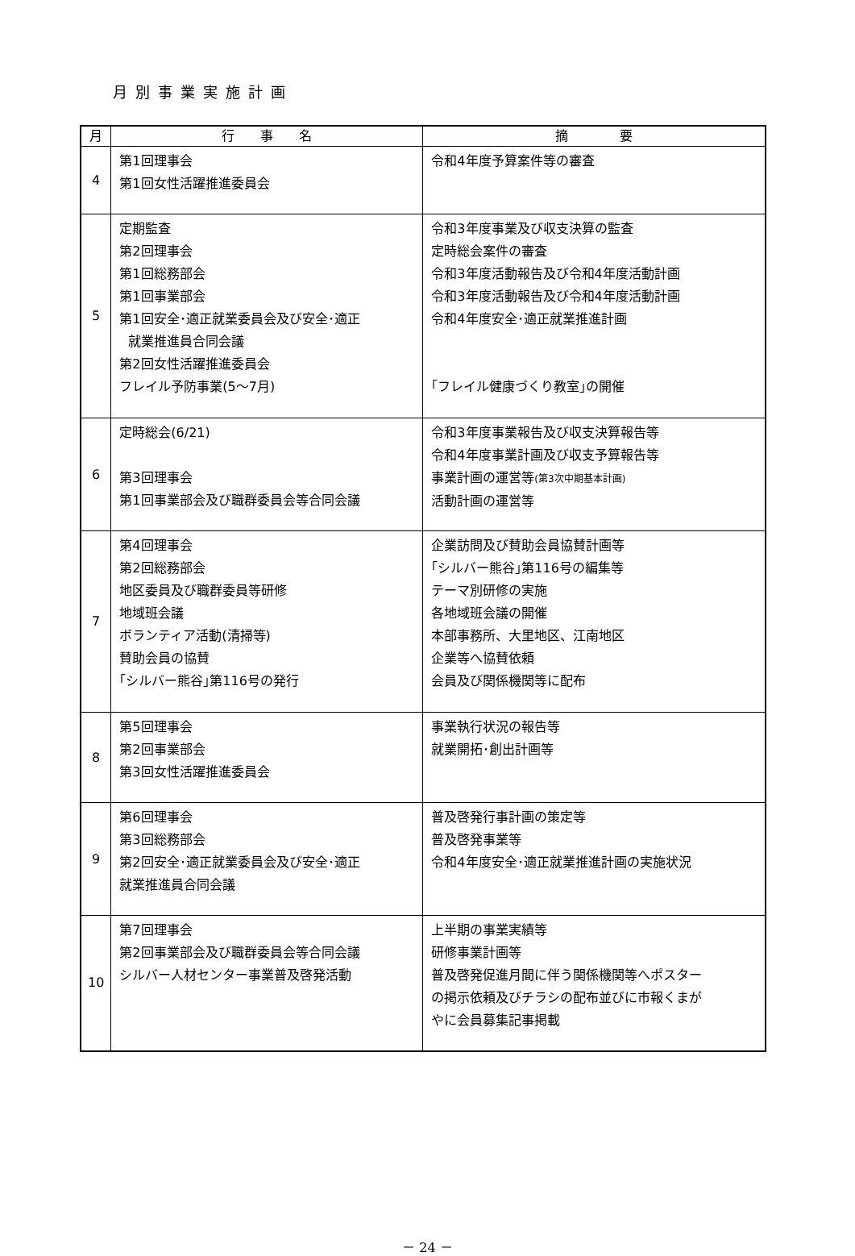月別事業実施計画
| 月 | 行 事 名 | 摘 要 |
| --- | --- | --- |
| 4 | 第1回理事会 第1回女性活躍推進委員会 | 令和4年度予算案件等の審査 |
| 5 | 定期監査 第2回理事会 第1回総務部会 第1回事業部会 第1回安全･適正就業委員会及び安全･適正 就業推進員合同会議 第2回女性活躍推進委員会 フレイル予防事業(5～7月) | 令和3年度事業及び収支決算の監査 定時総会案件の審査 令和3年度活動報告及び令和4年度活動計画 令和3年度活動報告及び令和4年度活動計画 令和4年度安全･適正就業推進計画 ｢フレイル健康づくり教室｣の開催 |
| 6 | 定時総会(6/21) 第3回理事会 第1回事業部会及び職群委員会等合同会議 | 令和3年度事業報告及び収支決算報告等 令和4年度事業計画及び収支予算報告等 事業計画の運営等 (第3次中期基本計画) 活動計画の運営等 |
| 7 | 第4回理事会 第2回総務部会 地区委員及び職群委員等研修 地域班会議 ボランティア活動(清掃等) 賛助会員の協賛 ｢シルバー熊谷｣第116号の発行 | 企業訪問及び賛助会員協賛計画等 ｢シルバー熊谷｣第116号の編集等 テーマ別研修の実施 各地域班会議の開催 本部事務所、大里地区、江南地区 企業等へ協賛依頼 会員及び関係機関等に配布 |
| 8 | 第5回理事会 第2回事業部会 第3回女性活躍推進委員会 | 事業執行状況の報告等 就業開拓･創出計画等 |
| 9 | 第6回理事会 第3回総務部会 第2回安全･適正就業委員会及び安全･適正 就業推進員合同会議 | 普及啓発行事計画の策定等 普及啓発事業等 令和4年度安全･適正就業推進計画の実施状況 |
| 10 | 第7回理事会 第2回事業部会及び職群委員会等合同会議 シルバー人材センター事業普及啓発活動 | 上半期の事業実績等 研修事業計画等 普及啓発促進月間に伴う関係機関等へポスター の掲示依頼及びチラシの配布並びに市報くまが やに会員募集記事掲載 |
－ 24 －